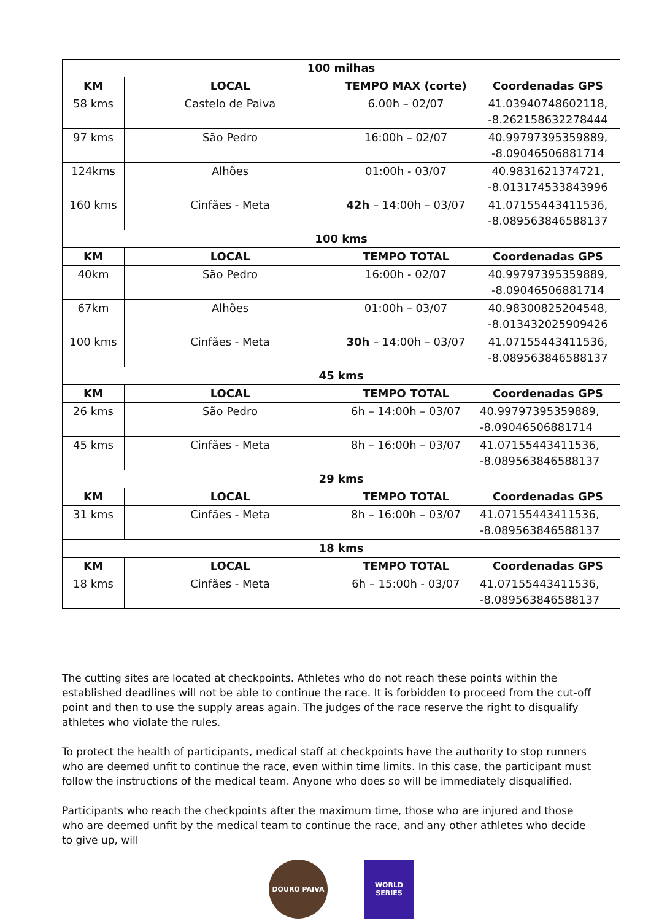| 100 milhas | | | |
| --- | --- | --- | --- |
| KM | LOCAL | TEMPO MAX (corte) | Coordenadas GPS |
| 58 kms | Castelo de Paiva | 6.00h – 02/07 | 41.03940748602118, -8.262158632278444 |
| 97 kms | São Pedro | 16:00h – 02/07 | 40.99797395359889, -8.09046506881714 |
| 124kms | Alhões | 01:00h - 03/07 | 40.9831621374721, -8.013174533843996 |
| 160 kms | Cinfães - Meta | 42h – 14:00h – 03/07 | 41.07155443411536, -8.089563846588137 |
| 100 kms | | | |
| KM | LOCAL | TEMPO TOTAL | Coordenadas GPS |
| 40km | São Pedro | 16:00h - 02/07 | 40.99797395359889, -8.09046506881714 |
| 67km | Alhões | 01:00h – 03/07 | 40.98300825204548, -8.013432025909426 |
| 100 kms | Cinfães - Meta | 30h – 14:00h – 03/07 | 41.07155443411536, -8.089563846588137 |
| 45 kms | | | |
| KM | LOCAL | TEMPO TOTAL | Coordenadas GPS |
| 26 kms | São Pedro | 6h – 14:00h – 03/07 | 40.99797395359889, -8.09046506881714 |
| 45 kms | Cinfães - Meta | 8h – 16:00h – 03/07 | 41.07155443411536, -8.089563846588137 |
| 29 kms | | | |
| KM | LOCAL | TEMPO TOTAL | Coordenadas GPS |
| 31 kms | Cinfães - Meta | 8h – 16:00h – 03/07 | 41.07155443411536, -8.089563846588137 |
| 18 kms | | | |
| KM | LOCAL | TEMPO TOTAL | Coordenadas GPS |
| 18 kms | Cinfães - Meta | 6h – 15:00h - 03/07 | 41.07155443411536, -8.089563846588137 |
The cutting sites are located at checkpoints. Athletes who do not reach these points within the established deadlines will not be able to continue the race. It is forbidden to proceed from the cut-off point and then to use the supply areas again. The judges of the race reserve the right to disqualify athletes who violate the rules.
To protect the health of participants, medical staff at checkpoints have the authority to stop runners who are deemed unfit to continue the race, even within time limits. In this case, the participant must follow the instructions of the medical team. Anyone who does so will be immediately disqualified.
Participants who reach the checkpoints after the maximum time, those who are injured and those who are deemed unfit by the medical team to continue the race, and any other athletes who decide to give up, will
DOURO PAIVA WORLD SERIES